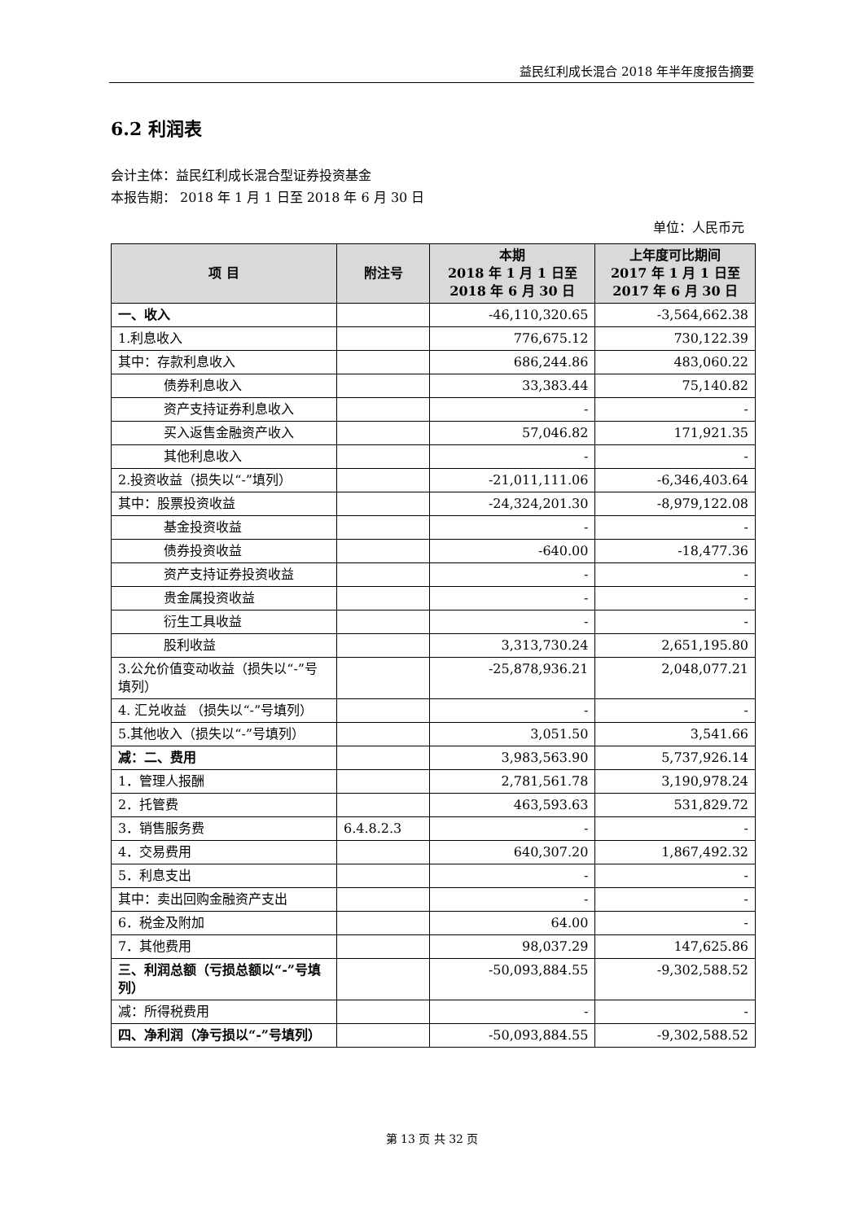益民红利成长混合 2018 年半年度报告摘要
6.2 利润表
会计主体：益民红利成长混合型证券投资基金
本报告期： 2018 年 1 月 1 日至 2018 年 6 月 30 日
单位：人民币元
| 项 目 | 附注号 | 本期 2018 年 1 月 1 日至 2018 年 6 月 30 日 | 上年度可比期间 2017 年 1 月 1 日至 2017 年 6 月 30 日 |
| --- | --- | --- | --- |
| 一、收入 | | -46,110,320.65 | -3,564,662.38 |
| 1.利息收入 | | 776,675.12 | 730,122.39 |
| 其中：存款利息收入 | | 686,244.86 | 483,060.22 |
| 债券利息收入 | | 33,383.44 | 75,140.82 |
| 资产支持证券利息收入 | | - | - |
| 买入返售金融资产收入 | | 57,046.82 | 171,921.35 |
| 其他利息收入 | | - | - |
| 2.投资收益（损失以“-”填列） | | -21,011,111.06 | -6,346,403.64 |
| 其中：股票投资收益 | | -24,324,201.30 | -8,979,122.08 |
| 基金投资收益 | | - | - |
| 债券投资收益 | | -640.00 | -18,477.36 |
| 资产支持证券投资收益 | | - | - |
| 贵金属投资收益 | | - | - |
| 衍生工具收益 | | - | - |
| 股利收益 | | 3,313,730.24 | 2,651,195.80 |
| 3.公允价值变动收益（损失以“-”号填列） | | -25,878,936.21 | 2,048,077.21 |
| 4. 汇兑收益 （损失以“-”号填列） | | - | - |
| 5.其他收入（损失以“-”号填列） | | 3,051.50 | 3,541.66 |
| 减：二、费用 | | 3,983,563.90 | 5,737,926.14 |
| 1．管理人报酬 | | 2,781,561.78 | 3,190,978.24 |
| 2．托管费 | | 463,593.63 | 531,829.72 |
| 3．销售服务费 | 6.4.8.2.3 | - | - |
| 4．交易费用 | | 640,307.20 | 1,867,492.32 |
| 5．利息支出 | | - | - |
| 其中：卖出回购金融资产支出 | | - | - |
| 6．税金及附加 | | 64.00 | - |
| 7．其他费用 | | 98,037.29 | 147,625.86 |
| 三、利润总额（亏损总额以“-”号填列） | | -50,093,884.55 | -9,302,588.52 |
| 减：所得税费用 | | - | - |
| 四、净利润（净亏损以“-”号填列） | | -50,093,884.55 | -9,302,588.52 |
第 13 页 共 32 页